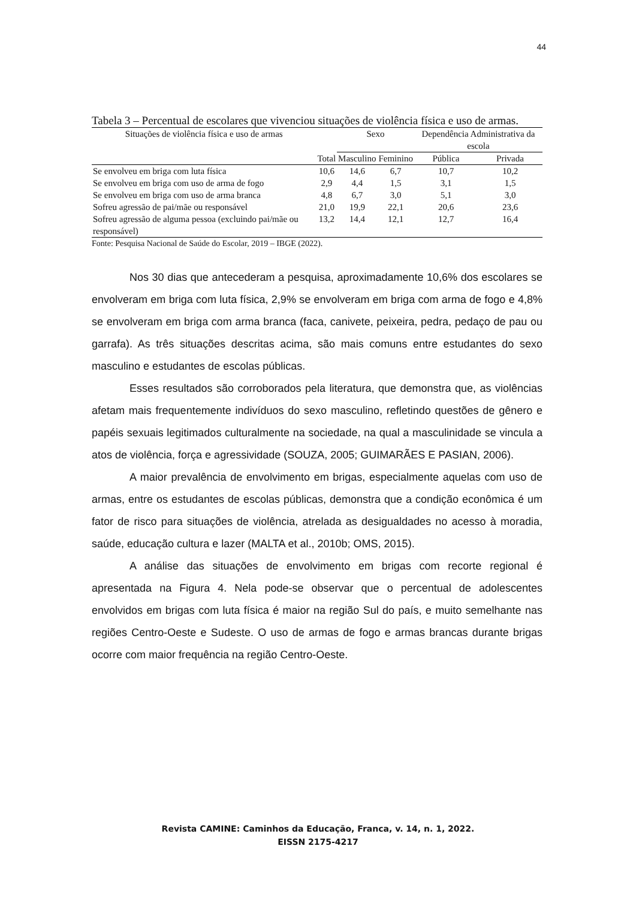44
Tabela 3 – Percentual de escolares que vivenciou situações de violência física e uso de armas.
| Situações de violência física e uso de armas | | Sexo | | Dependência Administrativa da escola | |
| --- | --- | --- | --- | --- | --- |
| | Total | Masculino | Feminino | Pública | Privada |
| Se envolveu em briga com luta física | 10,6 | 14,6 | 6,7 | 10,7 | 10,2 |
| Se envolveu em briga com uso de arma de fogo | 2,9 | 4,4 | 1,5 | 3,1 | 1,5 |
| Se envolveu em briga com uso de arma branca | 4,8 | 6,7 | 3,0 | 5,1 | 3,0 |
| Sofreu agressão de pai/mãe ou responsável | 21,0 | 19,9 | 22,1 | 20,6 | 23,6 |
| Sofreu agressão de alguma pessoa (excluindo pai/mãe ou responsável) | 13,2 | 14,4 | 12,1 | 12,7 | 16,4 |
Fonte: Pesquisa Nacional de Saúde do Escolar, 2019 – IBGE (2022).
Nos 30 dias que antecederam a pesquisa, aproximadamente 10,6% dos escolares se envolveram em briga com luta física, 2,9% se envolveram em briga com arma de fogo e 4,8% se envolveram em briga com arma branca (faca, canivete, peixeira, pedra, pedaço de pau ou garrafa). As três situações descritas acima, são mais comuns entre estudantes do sexo masculino e estudantes de escolas públicas.
Esses resultados são corroborados pela literatura, que demonstra que, as violências afetam mais frequentemente indivíduos do sexo masculino, refletindo questões de gênero e papéis sexuais legitimados culturalmente na sociedade, na qual a masculinidade se vincula a atos de violência, força e agressividade (SOUZA, 2005; GUIMARÃES E PASIAN, 2006).
A maior prevalência de envolvimento em brigas, especialmente aquelas com uso de armas, entre os estudantes de escolas públicas, demonstra que a condição econômica é um fator de risco para situações de violência, atrelada as desigualdades no acesso à moradia, saúde, educação cultura e lazer (MALTA et al., 2010b; OMS, 2015).
A análise das situações de envolvimento em brigas com recorte regional é apresentada na Figura 4. Nela pode-se observar que o percentual de adolescentes envolvidos em brigas com luta física é maior na região Sul do país, e muito semelhante nas regiões Centro-Oeste e Sudeste. O uso de armas de fogo e armas brancas durante brigas ocorre com maior frequência na região Centro-Oeste.
Revista CAMINE: Caminhos da Educação, Franca, v. 14, n. 1, 2022.
EISSN 2175-4217